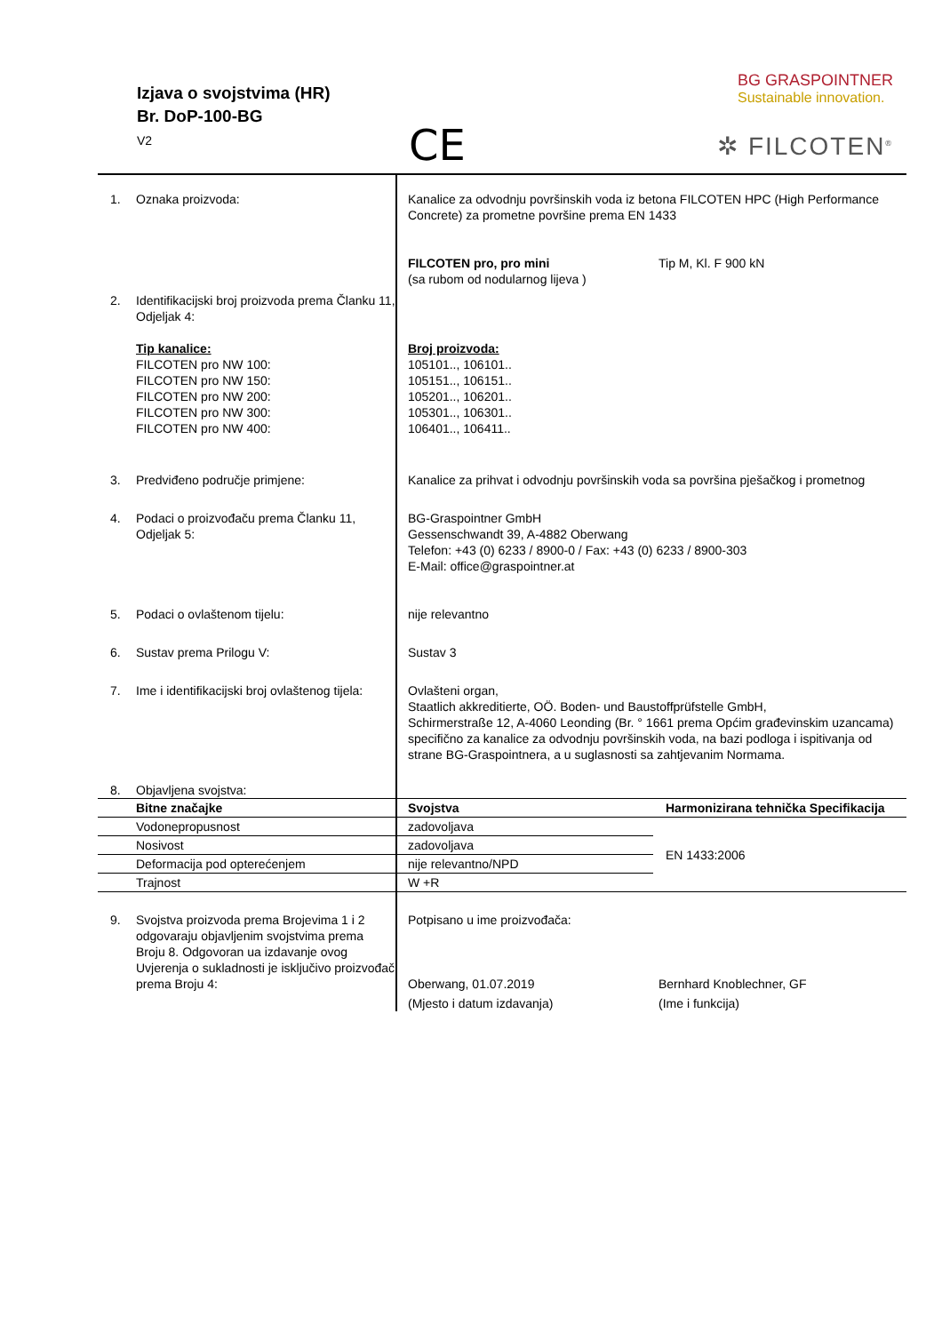Izjava o svojstvima (HR)
Br. DoP-100-BG
V2
CE
BG GRASPOINTNER
Sustainable innovation.
✲ FILCOTEN<sup>®</sup>
1. Oznaka proizvoda: Kanalice za odvodnju površinskih voda iz betona FILCOTEN HPC (High Performance Concrete) za prometne površine prema EN 1433
FILCOTEN pro, pro mini
(sa rubom od nodularnog lijeva )
Tip M, Kl. F 900 kN
2. Identifikacijski broj proizvoda prema Članku 11, Odjeljak 4:
Tip kanalice:
FILCOTEN pro NW 100:
FILCOTEN pro NW 150:
FILCOTEN pro NW 200:
FILCOTEN pro NW 300:
FILCOTEN pro NW 400:
Broj proizvoda:
105101.., 106101..
105151.., 106151..
105201.., 106201..
105301.., 106301..
106401.., 106411..
3. Predviđeno područje primjene: Kanalice za prihvat i odvodnju površinskih voda sa površina pješačkog i prometnog
4. Podaci o proizvođaču prema Članku 11, Odjeljak 5:
BG-Graspointner GmbH
Gessenschwandt 39, A-4882 Oberwang
Telefon: +43 (0) 6233 / 8900-0 / Fax: +43 (0) 6233 / 8900-303
E-Mail: office@graspointner.at
5. Podaci o ovlaštenom tijelu: nije relevantno
6. Sustav prema Prilogu V: Sustav 3
7. Ime i identifikacijski broj ovlaštenog tijela:
Ovlašteni organ,
Staatlich akkreditierte, OÖ. Boden- und Baustoffprüfstelle GmbH,
Schirmerstraße 12, A-4060 Leonding (Br. ° 1661 prema Općim građevinskim uzancama)
specifično za kanalice za odvodnju površinskih voda, na bazi podloga i ispitivanja od strane BG-Graspointnera, a u suglasnosti sa zahtjevanim Normama.
8. Objavljena svojstva:
| Bitne značajke | Svojstva | Harmonizirana tehnička Specifikacija |
| --- | --- | --- |
| Vodonepropusnost | zadovoljava | EN 1433:2006 |
| Nosivost | zadovoljava | |
| Deformacija pod opterećenjem | nije relevantno/NPD | |
| Trajnost | W +R | |
9. Svojstva proizvoda prema Brojevima 1 i 2 odgovaraju objavljenim svojstvima prema Broju 8. Odgovoran ua izdavanje ovog Uvjerenja o sukladnosti je isključivo proizvođač prema Broju 4:
Potpisano u ime proizvođača:
Oberwang, 01.07.2019
(Mjesto i datum izdavanja)
Bernhard Knoblechner, GF
(Ime i funkcija)